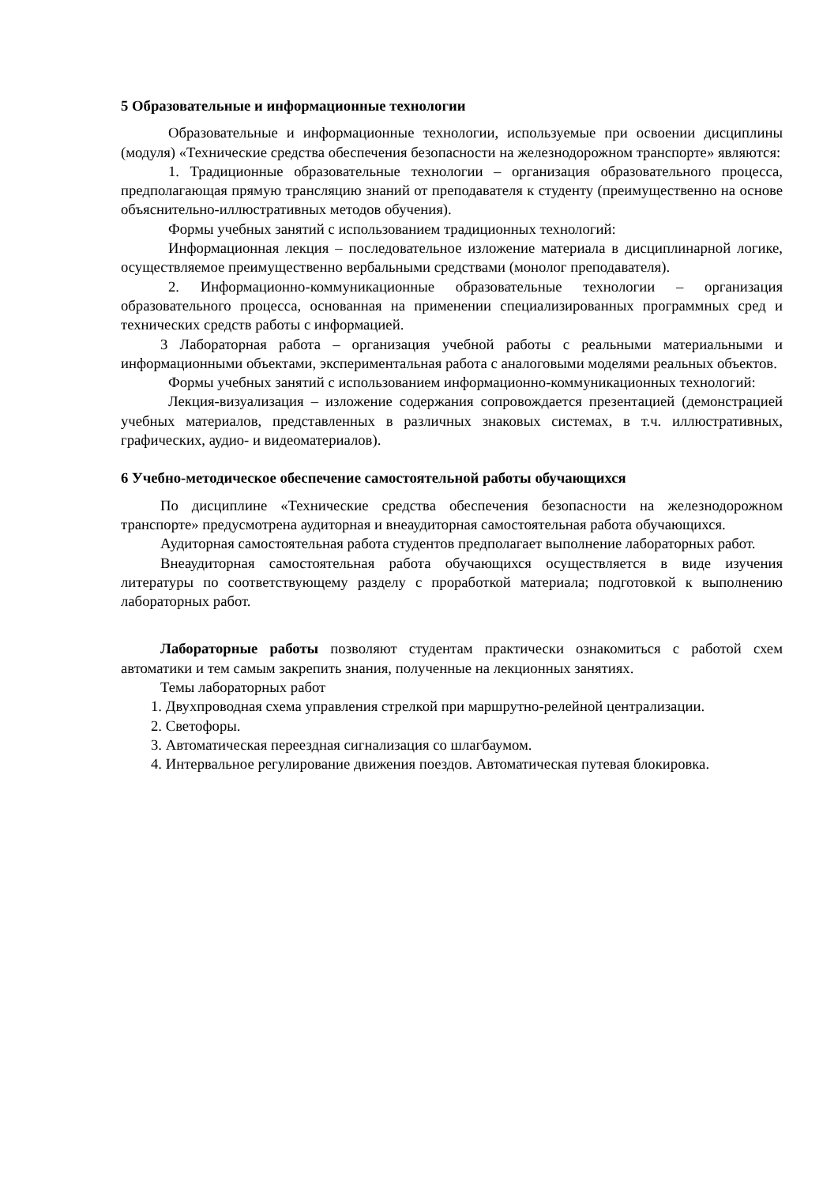5 Образовательные и информационные технологии
Образовательные и информационные технологии, используемые при освоении дисциплины (модуля) «Технические средства обеспечения безопасности на железнодорожном транспорте» являются:
1. Традиционные образовательные технологии – организация образовательного процесса, предполагающая прямую трансляцию знаний от преподавателя к студенту (преимущественно на основе объяснительно-иллюстративных методов обучения).
Формы учебных занятий с использованием традиционных технологий:
Информационная лекция – последовательное изложение материала в дисциплинарной логике, осуществляемое преимущественно вербальными средствами (монолог преподавателя).
2. Информационно-коммуникационные образовательные технологии – организация образовательного процесса, основанная на применении специализированных программных сред и технических средств работы с информацией.
3 Лабораторная работа – организация учебной работы с реальными материальными и информационными объектами, экспериментальная работа с аналоговыми моделями реальных объектов.
Формы учебных занятий с использованием информационно-коммуникационных технологий:
Лекция-визуализация – изложение содержания сопровождается презентацией (демонстрацией учебных материалов, представленных в различных знаковых системах, в т.ч. иллюстративных, графических, аудио- и видеоматериалов).
6 Учебно-методическое обеспечение самостоятельной работы обучающихся
По дисциплине «Технические средства обеспечения безопасности на железнодорожном транспорте» предусмотрена аудиторная и внеаудиторная самостоятельная работа обучающихся.
Аудиторная самостоятельная работа студентов предполагает выполнение лабораторных работ.
Внеаудиторная самостоятельная работа обучающихся осуществляется в виде изучения литературы по соответствующему разделу с проработкой материала; подготовкой к выполнению лабораторных работ.
Лабораторные работы позволяют студентам практически ознакомиться с работой схем автоматики и тем самым закрепить знания, полученные на лекционных занятиях.
Темы лабораторных работ
1. Двухпроводная схема управления стрелкой при маршрутно-релейной централизации.
2. Светофоры.
3. Автоматическая переездная сигнализация со шлагбаумом.
4. Интервальное регулирование движения поездов. Автоматическая путевая блокировка.